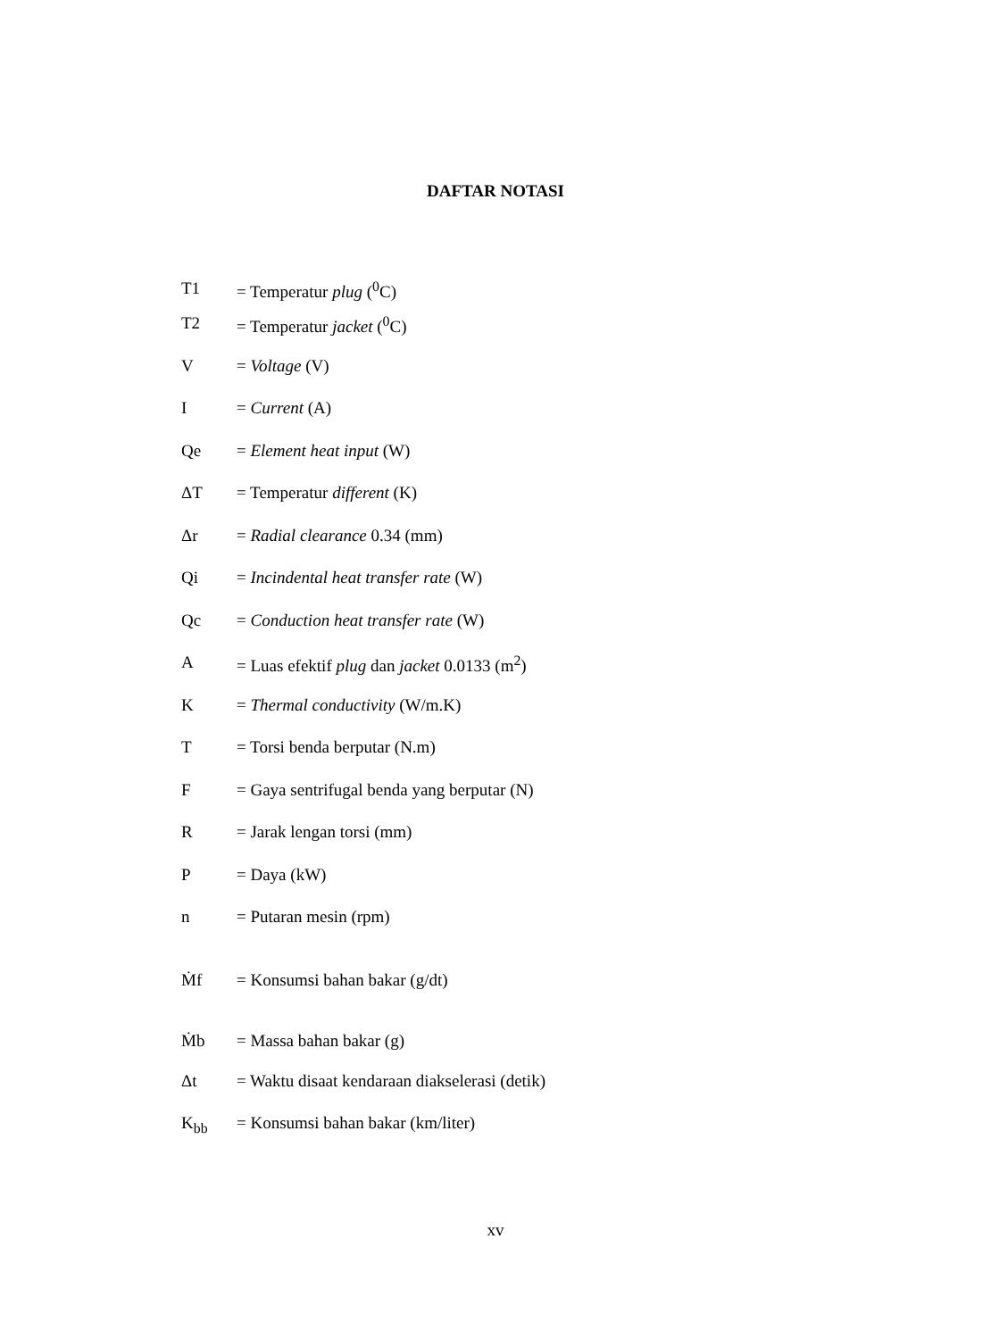DAFTAR NOTASI
T1 = Temperatur plug (<sup>0</sup>C)
T2 = Temperatur jacket (<sup>0</sup>C)
V = Voltage (V)
I = Current (A)
Qe = Element heat input (W)
ΔT = Temperatur different (K)
Δr = Radial clearance 0.34 (mm)
Qi = Incindental heat transfer rate (W)
Qc = Conduction heat transfer rate (W)
A = Luas efektif plug dan jacket 0.0133 (m<sup>2</sup>)
K = Thermal conductivity (W/m.K)
T = Torsi benda berputar (N.m)
F = Gaya sentrifugal benda yang berputar (N)
R = Jarak lengan torsi (mm)
P = Daya (kW)
n = Putaran mesin (rpm)
Ṁf = Konsumsi bahan bakar (g/dt)
Ṁb = Massa bahan bakar (g)
Δt = Waktu disaat kendaraan diakselerasi (detik)
K<sub>bb</sub> = Konsumsi bahan bakar (km/liter)
xv